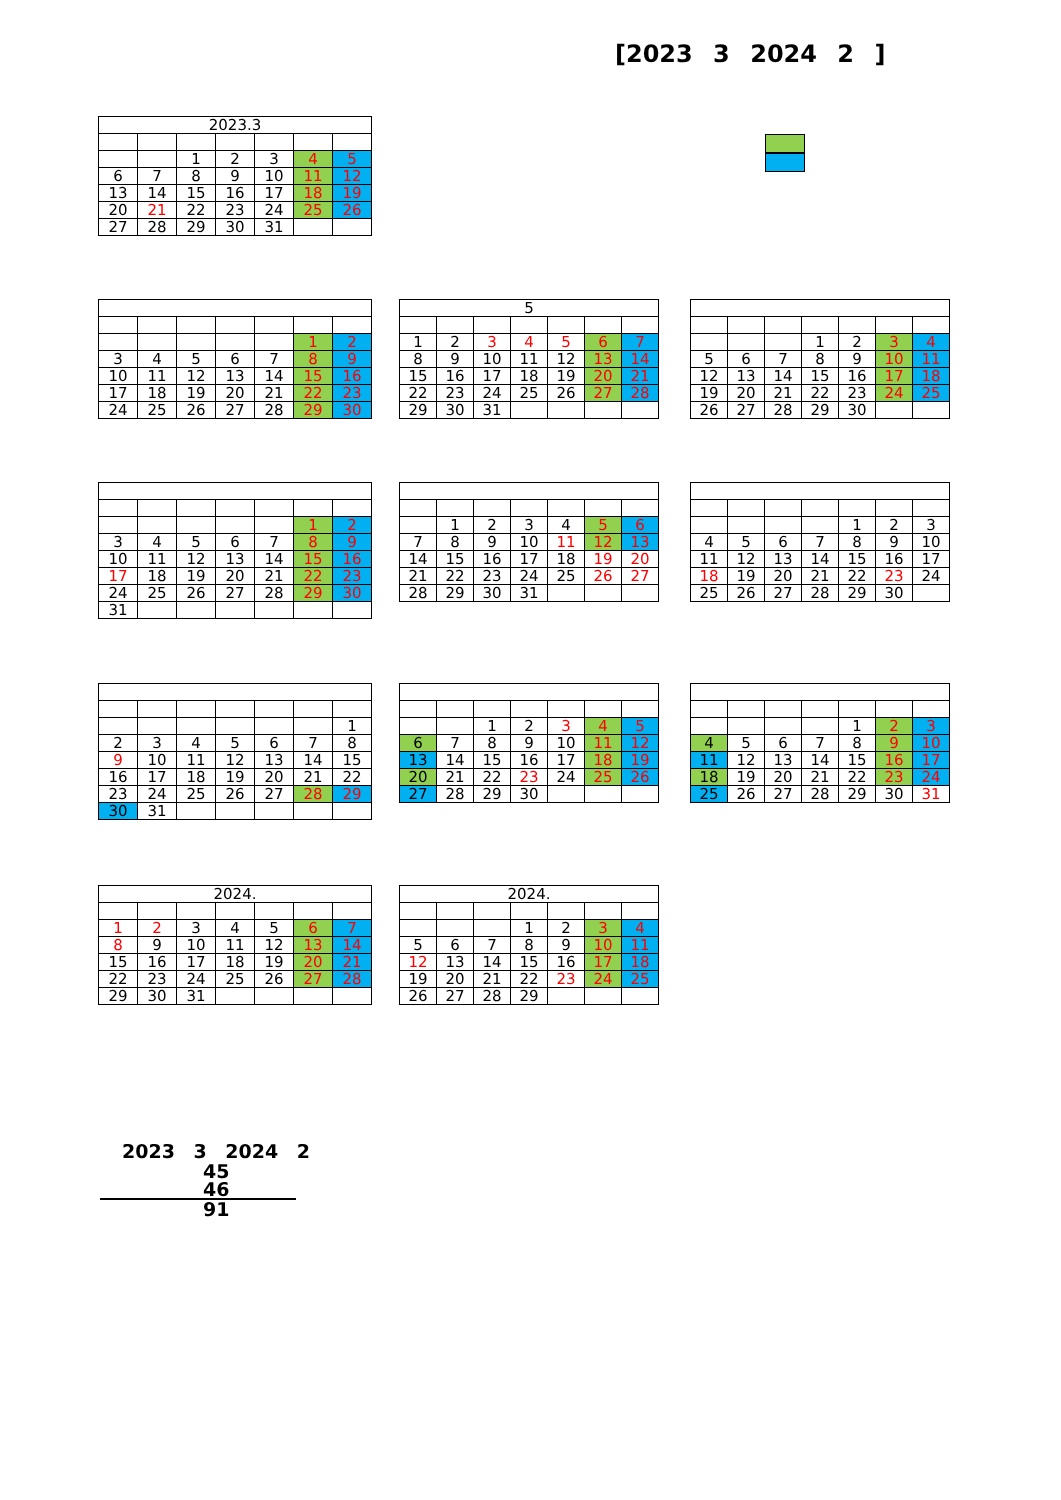[2023 3 2024 2 ]
| 2023.3 | | | | | | |
| | | 1 | 2 | 3 | 4 | 5 |
| 6 | 7 | 8 | 9 | 10 | 11 | 12 |
| 13 | 14 | 15 | 16 | 17 | 18 | 19 |
| 20 | 21 | 22 | 23 | 24 | 25 | 26 |
| 27 | 28 | 29 | 30 | 31 | | |
| | | | | | 1 | 2 |
| 3 | 4 | 5 | 6 | 7 | 8 | 9 |
| 10 | 11 | 12 | 13 | 14 | 15 | 16 |
| 17 | 18 | 19 | 20 | 21 | 22 | 23 |
| 24 | 25 | 26 | 27 | 28 | 29 | 30 |
| 5 | | | | | | |
| 1 | 2 | 3 | 4 | 5 | 6 | 7 |
| 8 | 9 | 10 | 11 | 12 | 13 | 14 |
| 15 | 16 | 17 | 18 | 19 | 20 | 21 |
| 22 | 23 | 24 | 25 | 26 | 27 | 28 |
| 29 | 30 | 31 | | | | |
| | | | 1 | 2 | 3 | 4 |
| 5 | 6 | 7 | 8 | 9 | 10 | 11 |
| 12 | 13 | 14 | 15 | 16 | 17 | 18 |
| 19 | 20 | 21 | 22 | 23 | 24 | 25 |
| 26 | 27 | 28 | 29 | 30 | | |
| | | | | | 1 | 2 |
| 3 | 4 | 5 | 6 | 7 | 8 | 9 |
| 10 | 11 | 12 | 13 | 14 | 15 | 16 |
| 17 | 18 | 19 | 20 | 21 | 22 | 23 |
| 24 | 25 | 26 | 27 | 28 | 29 | 30 |
| 31 | | | | | | |
| | 1 | 2 | 3 | 4 | 5 | 6 |
| 7 | 8 | 9 | 10 | 11 | 12 | 13 |
| 14 | 15 | 16 | 17 | 18 | 19 | 20 |
| 21 | 22 | 23 | 24 | 25 | 26 | 27 |
| 28 | 29 | 30 | 31 | | | |
| | | | | 1 | 2 | 3 |
| 4 | 5 | 6 | 7 | 8 | 9 | 10 |
| 11 | 12 | 13 | 14 | 15 | 16 | 17 |
| 18 | 19 | 20 | 21 | 22 | 23 | 24 |
| 25 | 26 | 27 | 28 | 29 | 30 | |
| | | | | | | 1 |
| 2 | 3 | 4 | 5 | 6 | 7 | 8 |
| 9 | 10 | 11 | 12 | 13 | 14 | 15 |
| 16 | 17 | 18 | 19 | 20 | 21 | 22 |
| 23 | 24 | 25 | 26 | 27 | 28 | 29 |
| 30 | 31 | | | | | |
| | | 1 | 2 | 3 | 4 | 5 |
| 6 | 7 | 8 | 9 | 10 | 11 | 12 |
| 13 | 14 | 15 | 16 | 17 | 18 | 19 |
| 20 | 21 | 22 | 23 | 24 | 25 | 26 |
| 27 | 28 | 29 | 30 | | | |
| | | | | 1 | 2 | 3 |
| 4 | 5 | 6 | 7 | 8 | 9 | 10 |
| 11 | 12 | 13 | 14 | 15 | 16 | 17 |
| 18 | 19 | 20 | 21 | 22 | 23 | 24 |
| 25 | 26 | 27 | 28 | 29 | 30 | 31 |
| 2024. | | | | | | |
| 1 | 2 | 3 | 4 | 5 | 6 | 7 |
| 8 | 9 | 10 | 11 | 12 | 13 | 14 |
| 15 | 16 | 17 | 18 | 19 | 20 | 21 |
| 22 | 23 | 24 | 25 | 26 | 27 | 28 |
| 29 | 30 | 31 | | | | |
| 2024. | | | | | | |
| | | | 1 | 2 | 3 | 4 |
| 5 | 6 | 7 | 8 | 9 | 10 | 11 |
| 12 | 13 | 14 | 15 | 16 | 17 | 18 |
| 19 | 20 | 21 | 22 | 23 | 24 | 25 |
| 26 | 27 | 28 | 29 | | | |
2023 3 2024 2
45
46
91